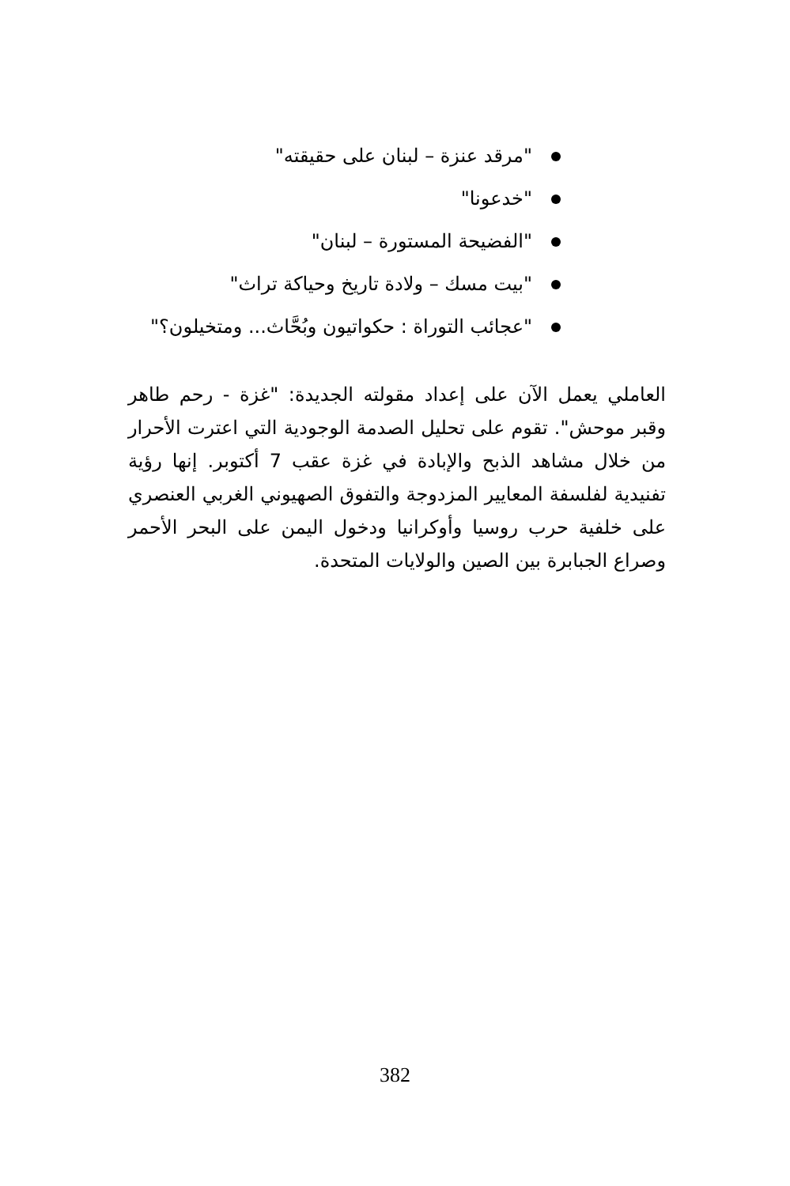"مرقد عنزة – لبنان على حقيقته"
"خدعونا"
"الفضيحة المستورة – لبنان"
"بيت مسك – ولادة تاريخ وحياكة تراث"
"عجائب التوراة : حكواتيون وبُحَّاث... ومتخيلون؟"
العاملي يعمل الآن على إعداد مقولته الجديدة: "غزة - رحم طاهر وقبر موحش". تقوم على تحليل الصدمة الوجودية التي اعترت الأحرار من خلال مشاهد الذبح والإبادة في غزة عقب 7 أكتوبر. إنها رؤية تفنيدية لفلسفة المعايير المزدوجة والتفوق الصهيوني الغربي العنصري على خلفية حرب روسيا وأوكرانيا ودخول اليمن على البحر الأحمر وصراع الجبابرة بين الصين والولايات المتحدة.
382